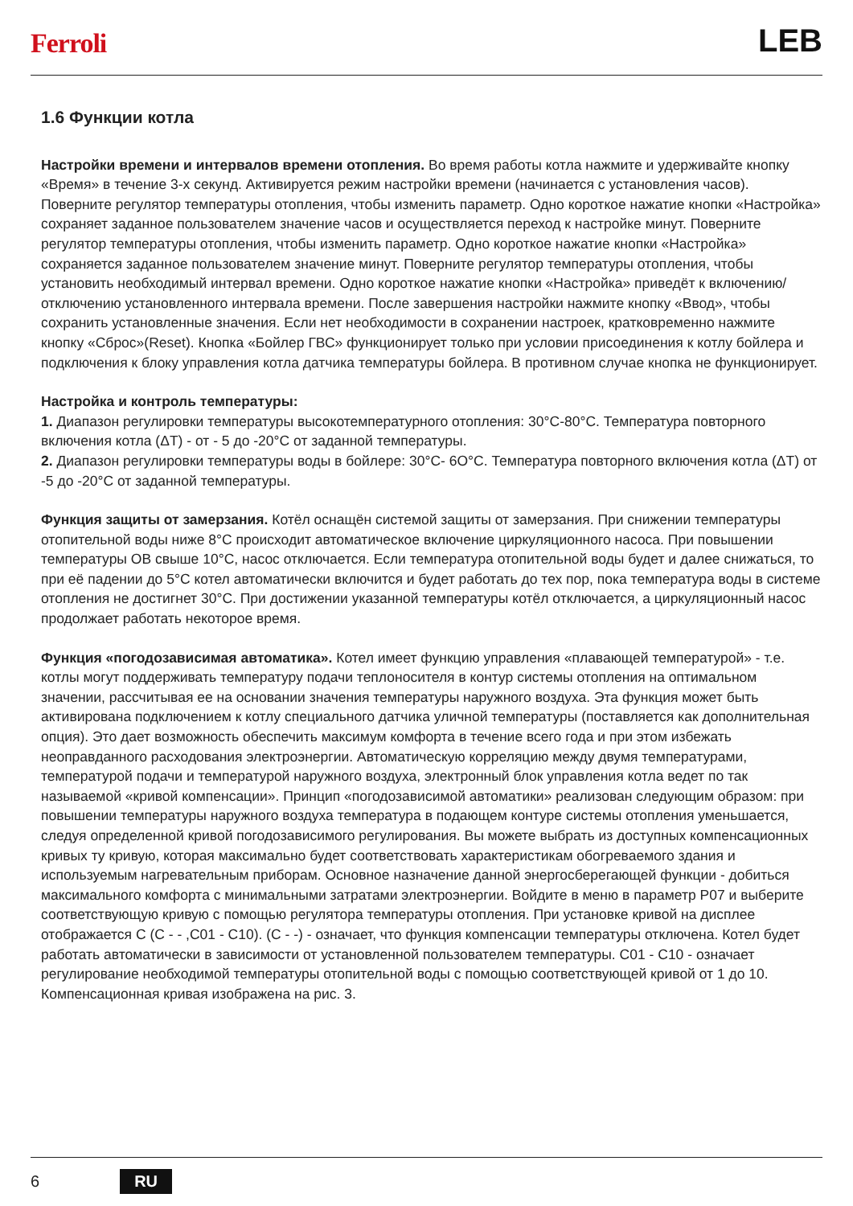Ferroli LEB
1.6 Функции котла
Настройки времени и интервалов времени отопления. Во время работы котла нажмите и удерживайте кнопку «Время» в течение 3-х секунд. Активируется режим настройки времени (начинается с установления часов). Поверните регулятор температуры отопления, чтобы изменить параметр. Одно короткое нажатие кнопки «Настройка» сохраняет заданное пользователем значение часов и осуществляется переход к настройке минут. Поверните регулятор температуры отопления, чтобы изменить параметр. Одно короткое нажатие кнопки «Настройка» сохраняется заданное пользователем значение минут. Поверните регулятор температуры отопления, чтобы установить необходимый интервал времени. Одно короткое нажатие кнопки «Настройка» приведёт к включению/отключению установленного интервала времени. После завершения настройки нажмите кнопку «Ввод», чтобы сохранить установленные значения. Если нет необходимости в сохранении настроек, кратковременно нажмите кнопку «Сброс»(Reset). Кнопка «Бойлер ГВС» функционирует только при условии присоединения к котлу бойлера и подключения к блоку управления котла датчика температуры бойлера. В противном случае кнопка не функционирует.
Настройка и контроль температуры:
1. Диапазон регулировки температуры высокотемпературного отопления: 30°С-80°С. Температура повторного включения котла (ΔТ) - от - 5 до -20°С от заданной температуры.
2. Диапазон регулировки температуры воды в бойлере: 30°С- 6О°С. Температура повторного включения котла (ΔТ) от -5 до -20°С от заданной температуры.
Функция защиты от замерзания. Котёл оснащён системой защиты от замерзания. При снижении температуры отопительной воды ниже 8°С происходит автоматическое включение циркуляционного насоса. При повышении температуры ОВ свыше 10°С, насос отключается. Если температура отопительной воды будет и далее снижаться, то при её падении до 5°С котел автоматически включится и будет работать до тех пор, пока температура воды в системе отопления не достигнет 30°С. При достижении указанной температуры котёл отключается, а циркуляционный насос продолжает работать некоторое время.
Функция «погодозависимая автоматика». Котел имеет функцию управления «плавающей температурой» - т.е. котлы могут поддерживать температуру подачи теплоносителя в контур системы отопления на оптимальном значении, рассчитывая ее на основании значения температуры наружного воздуха. Эта функция может быть активирована подключением к котлу специального датчика уличной температуры (поставляется как дополнительная опция). Это дает возможность обеспечить максимум комфорта в течение всего года и при этом избежать неоправданного расходования электроэнергии. Автоматическую корреляцию между двумя температурами, температурой подачи и температурой наружного воздуха, электронный блок управления котла ведет по так называемой «кривой компенсации». Принцип «погодозависимой автоматики» реализован следующим образом: при повышении температуры наружного воздуха температура в подающем контуре системы отопления уменьшается, следуя определенной кривой погодозависимого регулирования. Вы можете выбрать из доступных компенсационных кривых ту кривую, которая максимально будет соответствовать характеристикам обогреваемого здания и используемым нагревательным приборам. Основное назначение данной энергосберегающей функции - добиться максимального комфорта с минимальными затратами электроэнергии. Войдите в меню в параметр Р07 и выберите соответствующую кривую с помощью регулятора температуры отопления. При установке кривой на дисплее отображается С (С - - ,С01 - С10). (С - -) - означает, что функция компенсации температуры отключена. Котел будет работать автоматически в зависимости от установленной пользователем температуры. С01 - С10 - означает регулирование необходимой температуры отопительной воды с помощью соответствующей кривой от 1 до 10. Компенсационная кривая изображена на рис. 3.
6 RU